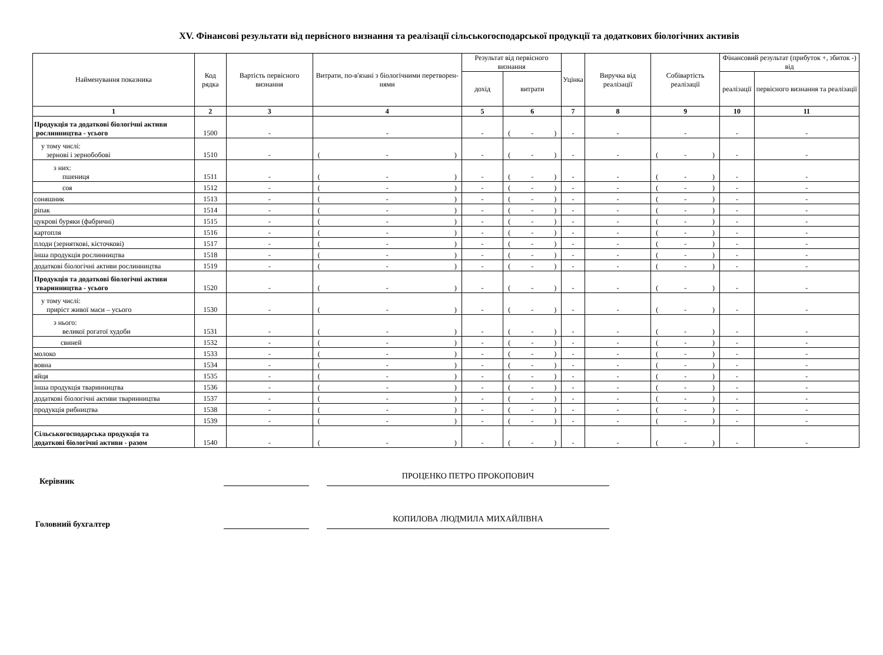XV. Фінансові результати від первісного визнання та реалізації сільськогосподарської продукції та додаткових біологічних активів
| Найменування показника | Код рядка | Вартість первісного визнання | Витрати, по-в'язані з біологічними перетворен-нями | Результат від первісного визнання | | Уцінка | Виручка від реалізації | Собівартість реалізації | Фінансовий результат (прибуток +, збиток -) від | |
| --- | --- | --- | --- | --- | --- | --- | --- | --- | --- | --- |
| | | | | дохід | витрати | | | | реалізації | первісного визнання та реалізації |
| 1 | 2 | 3 | 4 | 5 | 6 | 7 | 8 | 9 | 10 | 11 |
| Продукція та додаткові біологічні активи рослинництва - усього | 1500 | - | - | - | ( - ) | - | - | - | - | - |
| у тому числі: зернові і зернобобові | 1510 | - | ( - ) | - | ( - ) | - | - | ( - ) | - | - |
| з них: пшениця | 1511 | - | ( - ) | - | ( - ) | - | - | ( - ) | - | - |
| соя | 1512 | - | ( - ) | - | ( - ) | - | - | ( - ) | - | - |
| соняшник | 1513 | - | ( - ) | - | ( - ) | - | - | ( - ) | - | - |
| ріпак | 1514 | - | ( - ) | - | ( - ) | - | - | ( - ) | - | - |
| цукрові буряки (фабричні) | 1515 | - | ( - ) | - | ( - ) | - | - | ( - ) | - | - |
| картопля | 1516 | - | ( - ) | - | ( - ) | - | - | ( - ) | - | - |
| плоди (зерняткові, кісточкові) | 1517 | - | ( - ) | - | ( - ) | - | - | ( - ) | - | - |
| інша продукція рослинництва | 1518 | - | ( - ) | - | ( - ) | - | - | ( - ) | - | - |
| додаткові біологічні активи рослинництва | 1519 | - | ( - ) | - | ( - ) | - | - | ( - ) | - | - |
| Продукція та додаткові біологічні активи тваринництва - усього | 1520 | - | ( - ) | - | ( - ) | - | - | ( - ) | - | - |
| у тому числі: приріст живої маси – усього | 1530 | - | ( - ) | - | ( - ) | - | - | ( - ) | - | - |
| з нього: великої рогатої худоби | 1531 | - | ( - ) | - | ( - ) | - | - | ( - ) | - | - |
| свиней | 1532 | - | ( - ) | - | ( - ) | - | - | ( - ) | - | - |
| молоко | 1533 | - | ( - ) | - | ( - ) | - | - | ( - ) | - | - |
| вовна | 1534 | - | ( - ) | - | ( - ) | - | - | ( - ) | - | - |
| яйця | 1535 | - | ( - ) | - | ( - ) | - | - | ( - ) | - | - |
| інша продукція тваринництва | 1536 | - | ( - ) | - | ( - ) | - | - | ( - ) | - | - |
| додаткові біологічні активи тваринництва | 1537 | - | ( - ) | - | ( - ) | - | - | ( - ) | - | - |
| продукція рибництва | 1538 | - | ( - ) | - | ( - ) | - | - | ( - ) | - | - |
| | 1539 | - | ( - ) | - | ( - ) | - | - | ( - ) | - | - |
| Сільськогосподарська продукція та додаткові біологічні активи - разом | 1540 | - | ( - ) | - | ( - ) | - | - | ( - ) | - | - |
Керівник
ПРОЦЕНКО ПЕТРО ПРОКОПОВИЧ
Головний бухгалтер
КОПИЛОВА ЛЮДМИЛА МИХАЙЛІВНА